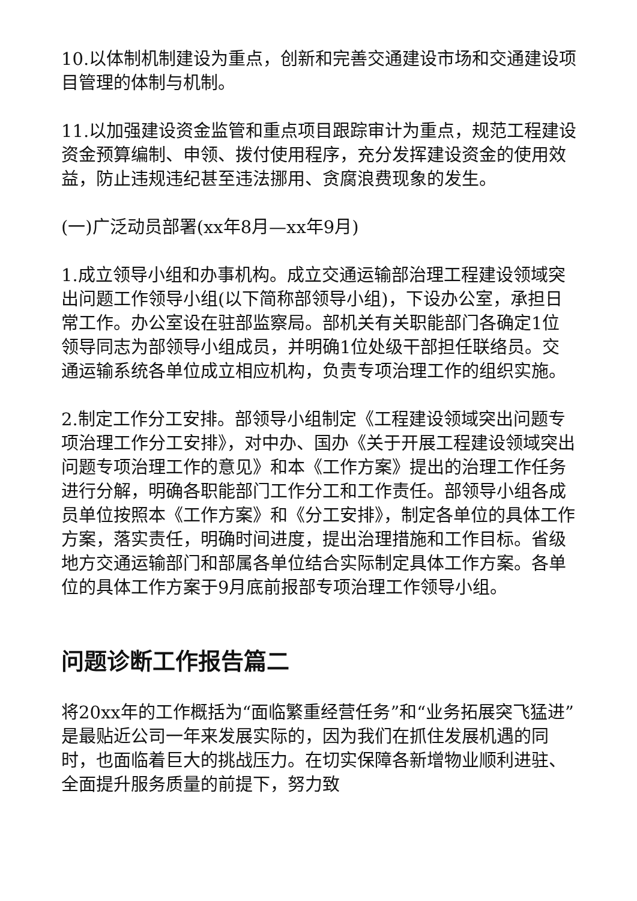10.以体制机制建设为重点，创新和完善交通建设市场和交通建设项目管理的体制与机制。
11.以加强建设资金监管和重点项目跟踪审计为重点，规范工程建设资金预算编制、申领、拨付使用程序，充分发挥建设资金的使用效益，防止违规违纪甚至违法挪用、贪腐浪费现象的发生。
(一)广泛动员部署(xx年8月—xx年9月)
1.成立领导小组和办事机构。成立交通运输部治理工程建设领域突出问题工作领导小组(以下简称部领导小组)，下设办公室，承担日常工作。办公室设在驻部监察局。部机关有关职能部门各确定1位领导同志为部领导小组成员，并明确1位处级干部担任联络员。交通运输系统各单位成立相应机构，负责专项治理工作的组织实施。
2.制定工作分工安排。部领导小组制定《工程建设领域突出问题专项治理工作分工安排》，对中办、国办《关于开展工程建设领域突出问题专项治理工作的意见》和本《工作方案》提出的治理工作任务进行分解，明确各职能部门工作分工和工作责任。部领导小组各成员单位按照本《工作方案》和《分工安排》，制定各单位的具体工作方案，落实责任，明确时间进度，提出治理措施和工作目标。省级地方交通运输部门和部属各单位结合实际制定具体工作方案。各单位的具体工作方案于9月底前报部专项治理工作领导小组。
问题诊断工作报告篇二
将20xx年的工作概括为“面临繁重经营任务”和“业务拓展突飞猛进”是最贴近公司一年来发展实际的，因为我们在抓住发展机遇的同时，也面临着巨大的挑战压力。在切实保障各新增物业顺利进驻、全面提升服务质量的前提下，努力致